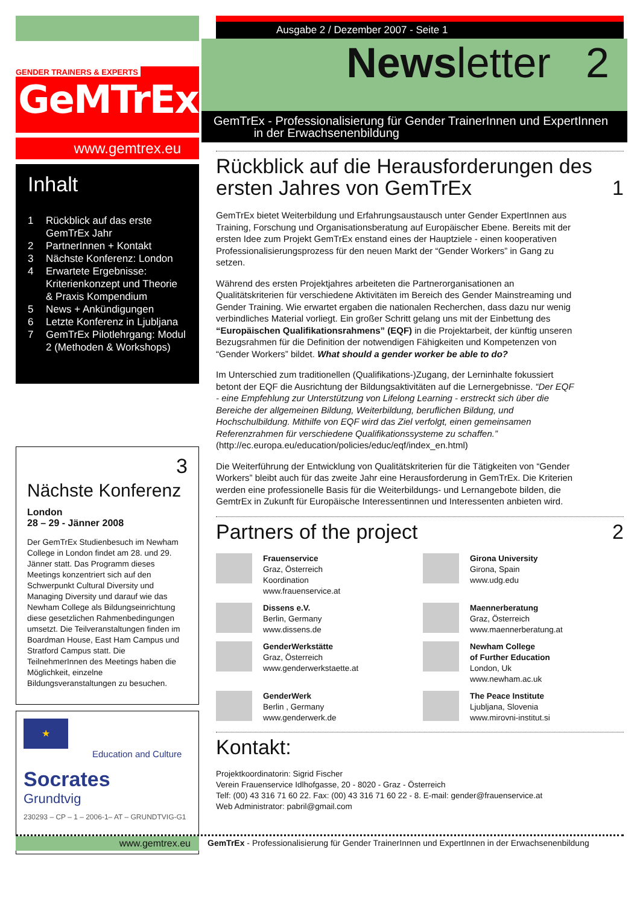GENDER TRAINERS & EXPERTS
GeMTrEx
www.gemtrex.eu
Inhalt
1 Rückblick auf das erste GemTrEx Jahr
2 PartnerInnen + Kontakt
3 Nächste Konferenz: London
4 Erwartete Ergebnisse: Kriterienkonzept und Theorie & Praxis Kompendium
5 News + Ankündigungen
6 Letzte Konferenz in Ljubljana
7 GemTrEx Pilotlehrgang: Modul 2 (Methoden & Workshops)
3
Nächste Konferenz
London
28 – 29 - Jänner 2008
Der GemTrEx Studienbesuch im Newham College in London findet am 28. und 29. Jänner statt. Das Programm dieses Meetings konzentriert sich auf den Schwerpunkt Cultural Diversity und Managing Diversity und darauf wie das Newham College als Bildungseinrichtung diese gesetzlichen Rahmenbedingungen umsetzt. Die Teilveranstaltungen finden im Boardman House, East Ham Campus und Stratford Campus statt. Die TeilnehmerInnen des Meetings haben die Möglichkeit, einzelne Bildungsveranstaltungen zu besuchen.
★
Education and Culture
Socrates
Grundtvig
230293 – CP – 1 – 2006-1– AT – GRUNDTVIG-G1
Ausgabe 2 / Dezember 2007 - Seite 1
Newsletter 2
GemTrEx - Professionalisierung für Gender TrainerInnen und ExpertInnen
in der Erwachsenenbildung
Rückblick auf die Herausforderungen des ersten Jahres von GemTrEx 1
GemTrEx bietet Weiterbildung und Erfahrungsaustausch unter Gender ExpertInnen aus Training, Forschung und Organisationsberatung auf Europäischer Ebene. Bereits mit der ersten Idee zum Projekt GemTrEx enstand eines der Hauptziele - einen kooperativen Professionalisierungsprozess für den neuen Markt der “Gender Workers” in Gang zu setzen.
Während des ersten Projektjahres arbeiteten die Partnerorganisationen an Qualitätskriterien für verschiedene Aktivitäten im Bereich des Gender Mainstreaming und Gender Training. Wie erwartet ergaben die nationalen Recherchen, dass dazu nur wenig verbindliches Material vorliegt. Ein großer Schritt gelang uns mit der Einbettung des “Europäischen Qualifikationsrahmens” (EQF) in die Projektarbeit, der künftig unseren Bezugsrahmen für die Definition der notwendigen Fähigkeiten und Kompetenzen von “Gender Workers” bildet. What should a gender worker be able to do?
Im Unterschied zum traditionellen (Qualifikations-)Zugang, der Lerninhalte fokussiert betont der EQF die Ausrichtung der Bildungsaktivitäten auf die Lernergebnisse. “Der EQF - eine Empfehlung zur Unterstützung von Lifelong Learning - erstreckt sich über die Bereiche der allgemeinen Bildung, Weiterbildung, beruflichen Bildung, und Hochschulbildung. Mithilfe von EQF wird das Ziel verfolgt, einen gemeinsamen Referenzrahmen für verschiedene Qualifikationssysteme zu schaffen.” (http://ec.europa.eu/education/policies/educ/eqf/index_en.html)
Die Weiterführung der Entwicklung von Qualitätskriterien für die Tätigkeiten von “Gender Workers” bleibt auch für das zweite Jahr eine Herausforderung in GemTrEx. Die Kriterien werden eine professionelle Basis für die Weiterbildungs- und Lernangebote bilden, die GemtrEx in Zukunft für Europäische Interessentinnen und Interessenten anbieten wird.
Partners of the project 2
Frauenservice
Graz, Österreich
Koordination
www.frauenservice.at
Girona University
Girona, Spain
www.udg.edu
Dissens e.V.
Berlin, Germany
www.dissens.de
Maennerberatung
Graz, Österreich
www.maennerberatung.at
GenderWerkstätte
Graz, Österreich
www.genderwerkstaette.at
Newham College
of Further Education
London, Uk
www.newham.ac.uk
GenderWerk
Berlin , Germany
www.genderwerk.de
The Peace Institute
Ljubljana, Slovenia
www.mirovni-institut.si
Kontakt:
Projektkoordinatorin: Sigrid Fischer
Verein Frauenservice Idlhofgasse, 20 - 8020 - Graz - Österreich
Telf: (00) 43 316 71 60 22. Fax: (00) 43 316 71 60 22 - 8. E-mail: gender@frauenservice.at
Web Administrator: pabril@gmail.com
www.gemtrex.eu GemTrEx - Professionalisierung für Gender TrainerInnen und ExpertInnen in der Erwachsenenbildung